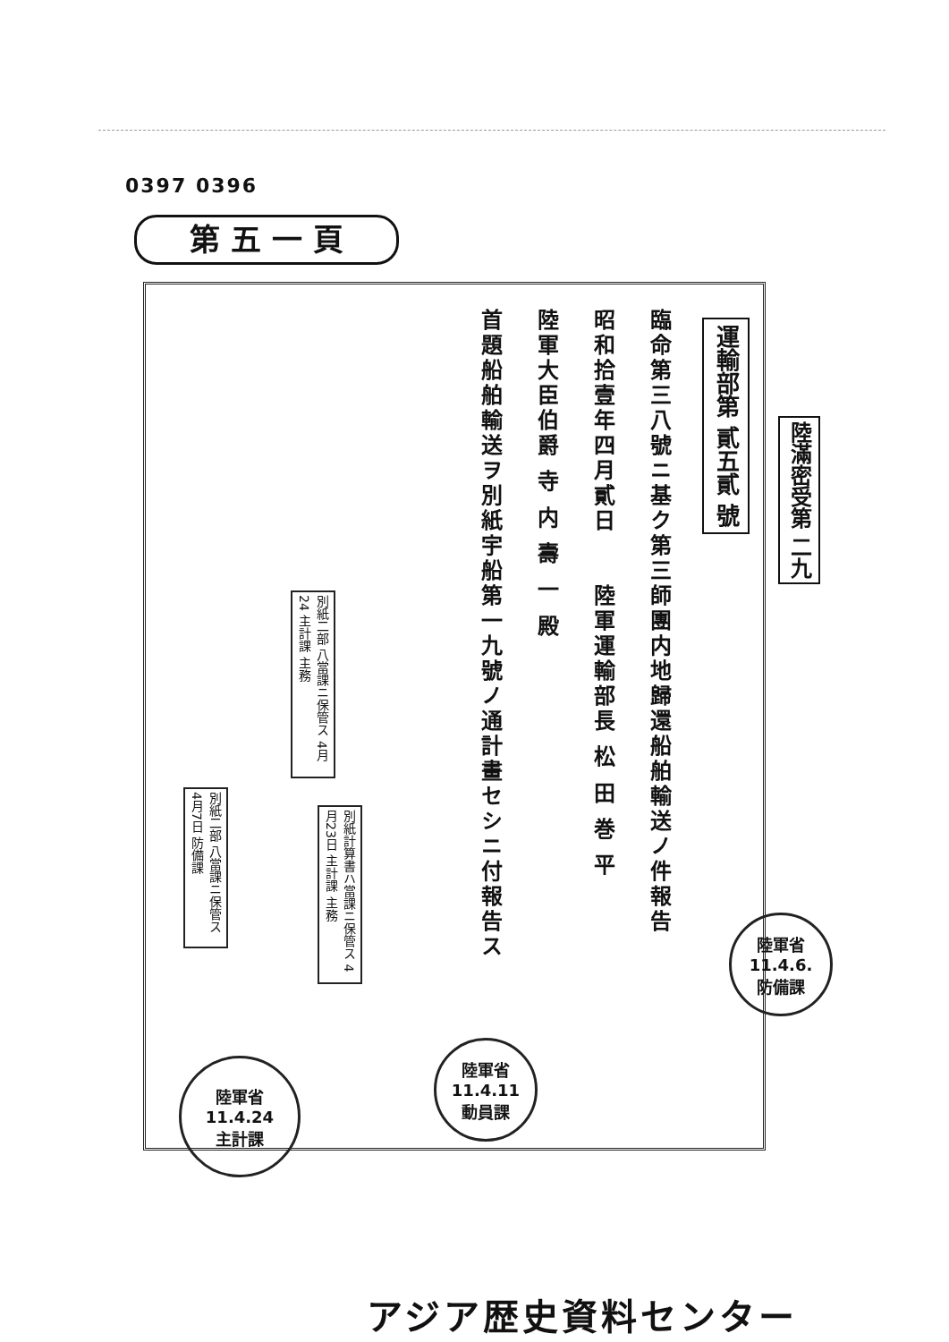0397 0396
第 五 一 頁
運輸部第 貳五貳 號
臨命第三八號ニ基ク第三師團内地歸還船舶輸送ノ件報告
昭和拾壹年四月貳日　　陸軍運輸部長 松 田 巻 平
陸軍大臣伯爵 寺 内 壽 一 殿
首題船舶輸送ヲ別紙宇船第一九號ノ通計畫セシニ付報告ス
陸滿密受第 二九
別紙二部 八當課ニ保管ス 4月24 主計課 主務
別紙二部 八當課ニ保管ス 4月7日 防備課
別紙計算書ハ當課ニ保管ス 4月23日 主計課 主務
陸軍省
11.4.24
主計課
陸軍省
11.4.11
動員課
陸軍省
11.4.6.
防備課
アジア歴史資料センター